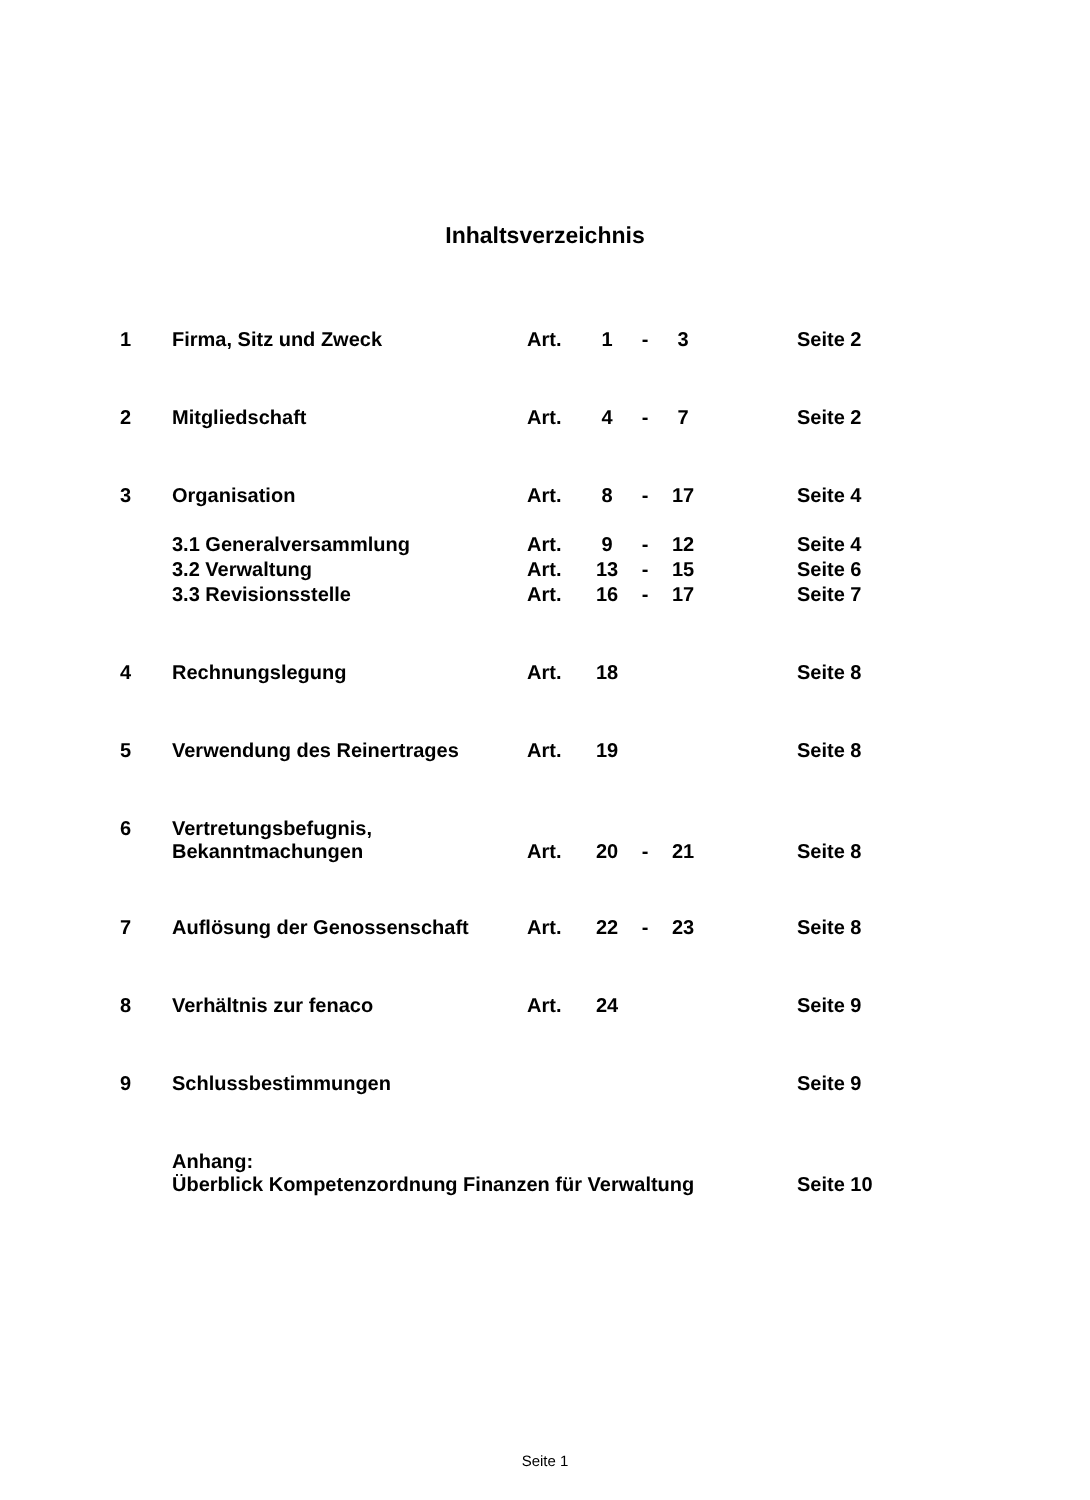Inhaltsverzeichnis
| 1 | Firma, Sitz und Zweck | Art. | 1 | - | 3 | | Seite 2 |
| 2 | Mitgliedschaft | Art. | 4 | - | 7 | | Seite 2 |
| 3 | Organisation | Art. | 8 | - | 17 | | Seite 4 |
| | 3.1 Generalversammlung | Art. | 9 | - | 12 | | Seite 4 |
| | 3.2 Verwaltung | Art. | 13 | - | 15 | | Seite 6 |
| | 3.3 Revisionsstelle | Art. | 16 | - | 17 | | Seite 7 |
| 4 | Rechnungslegung | Art. | 18 | | | | Seite 8 |
| 5 | Verwendung des Reinertrages | Art. | 19 | | | | Seite 8 |
| 6 | Vertretungsbefugnis, Bekanntmachungen | Art. | 20 | - | 21 | | Seite 8 |
| 7 | Auflösung der Genossenschaft | Art. | 22 | - | 23 | | Seite 8 |
| 8 | Verhältnis zur fenaco | Art. | 24 | | | | Seite 9 |
| 9 | Schlussbestimmungen | | | | | | Seite 9 |
| | Anhang: Überblick Kompetenzordnung Finanzen für Verwaltung | | | | | | Seite 10 |
Seite 1